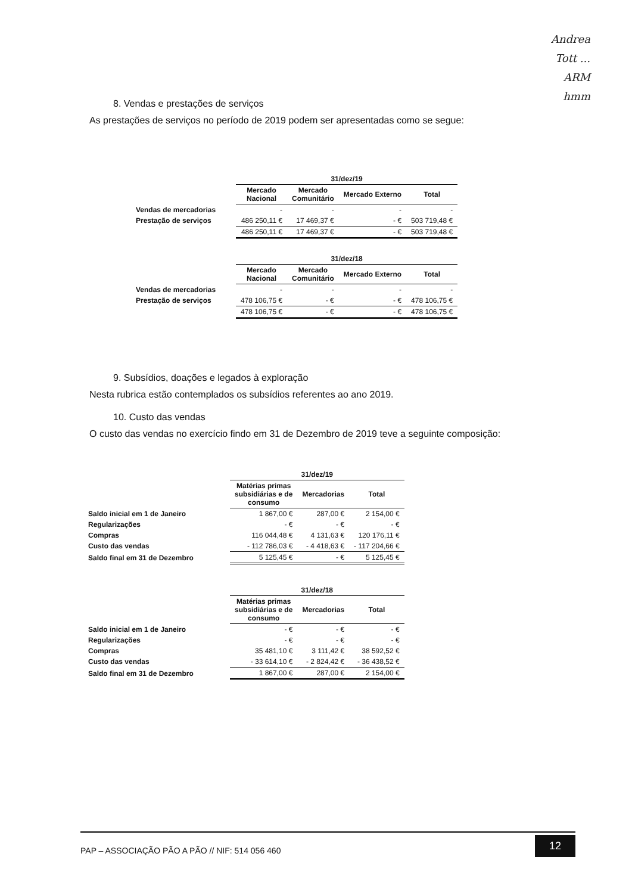Andrea
Tott ...
ARM
hmm
8. Vendas e prestações de serviços
As prestações de serviços no período de 2019 podem ser apresentadas como se segue:
| | 31/dez/19 | | | |
| | Mercado Nacional | Mercado Comunitário | Mercado Externo | Total |
| Vendas de mercadorias | - | - | - | - |
| Prestação de serviços | 486 250,11 € | 17 469,37 € | - € | 503 719,48 € |
| | 486 250,11 € | 17 469,37 € | - € | 503 719,48 € |
| | 31/dez/18 | | | |
| | Mercado Nacional | Mercado Comunitário | Mercado Externo | Total |
| Vendas de mercadorias | - | - | - | - |
| Prestação de serviços | 478 106,75 € | - € | - € | 478 106,75 € |
| | 478 106,75 € | - € | - € | 478 106,75 € |
9. Subsídios, doações e legados à exploração
Nesta rubrica estão contemplados os subsídios referentes ao ano 2019.
10. Custo das vendas
O custo das vendas no exercício findo em 31 de Dezembro de 2019 teve a seguinte composição:
| | 31/dez/19 | | |
| | Matérias primas subsidiárias e de consumo | Mercadorias | Total |
| Saldo inicial em 1 de Janeiro | 1 867,00 € | 287,00 € | 2 154,00 € |
| Regularizações | - € | - € | - € |
| Compras | 116 044,48 € | 4 131,63 € | 120 176,11 € |
| Custo das vendas | - 112 786,03 € | - 4 418,63 € | - 117 204,66 € |
| Saldo final em 31 de Dezembro | 5 125,45 € | - € | 5 125,45 € |
| | 31/dez/18 | | |
| | Matérias primas subsidiárias e de consumo | Mercadorias | Total |
| Saldo inicial em 1 de Janeiro | - € | - € | - € |
| Regularizações | - € | - € | - € |
| Compras | 35 481,10 € | 3 111,42 € | 38 592,52 € |
| Custo das vendas | - 33 614,10 € | - 2 824,42 € | - 36 438,52 € |
| Saldo final em 31 de Dezembro | 1 867,00 € | 287,00 € | 2 154,00 € |
PAP – ASSOCIAÇÃO PÃO A PÃO // NIF: 514 056 460
12